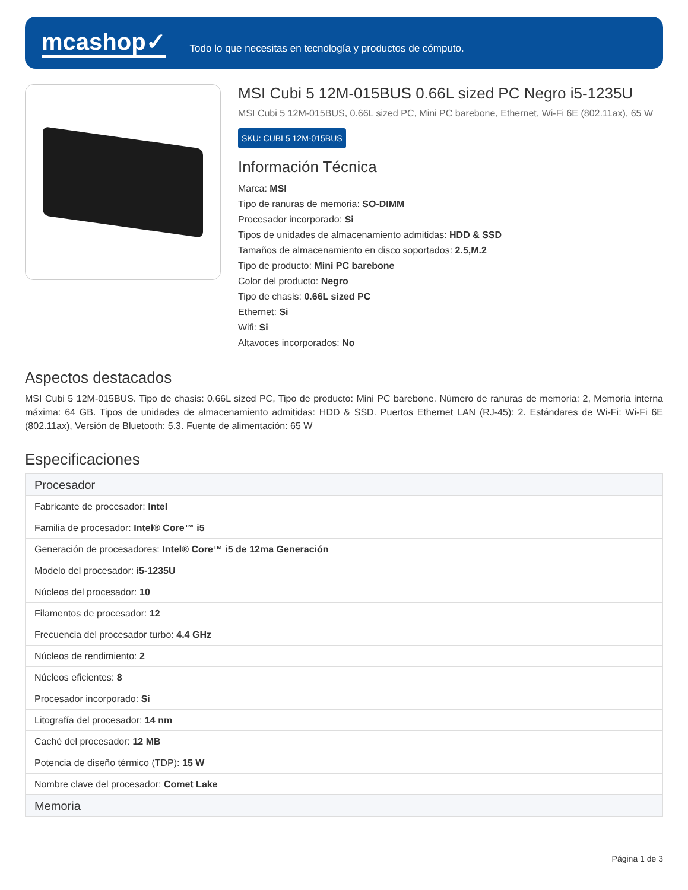mcashop✓
Todo lo que necesitas en tecnología y productos de cómputo.
MSI Cubi 5 12M-015BUS 0.66L sized PC Negro i5-1235U
MSI Cubi 5 12M-015BUS, 0.66L sized PC, Mini PC barebone, Ethernet, Wi-Fi 6E (802.11ax), 65 W
SKU: CUBI 5 12M-015BUS
Información Técnica
Marca: MSI
Tipo de ranuras de memoria: SO-DIMM
Procesador incorporado: Si
Tipos de unidades de almacenamiento admitidas: HDD & SSD
Tamaños de almacenamiento en disco soportados: 2.5,M.2
Tipo de producto: Mini PC barebone
Color del producto: Negro
Tipo de chasis: 0.66L sized PC
Ethernet: Si
Wifi: Si
Altavoces incorporados: No
Aspectos destacados
MSI Cubi 5 12M-015BUS. Tipo de chasis: 0.66L sized PC, Tipo de producto: Mini PC barebone. Número de ranuras de memoria: 2, Memoria interna máxima: 64 GB. Tipos de unidades de almacenamiento admitidas: HDD & SSD. Puertos Ethernet LAN (RJ-45): 2. Estándares de Wi-Fi: Wi-Fi 6E (802.11ax), Versión de Bluetooth: 5.3. Fuente de alimentación: 65 W
Especificaciones
| Procesador |
| --- |
| Fabricante de procesador: Intel |
| Familia de procesador: Intel® Core™ i5 |
| Generación de procesadores: Intel® Core™ i5 de 12ma Generación |
| Modelo del procesador: i5-1235U |
| Núcleos del procesador: 10 |
| Filamentos de procesador: 12 |
| Frecuencia del procesador turbo: 4.4 GHz |
| Núcleos de rendimiento: 2 |
| Núcleos eficientes: 8 |
| Procesador incorporado: Si |
| Litografía del procesador: 14 nm |
| Caché del procesador: 12 MB |
| Potencia de diseño térmico (TDP): 15 W |
| Nombre clave del procesador: Comet Lake |
| Memoria |
Página 1 de 3